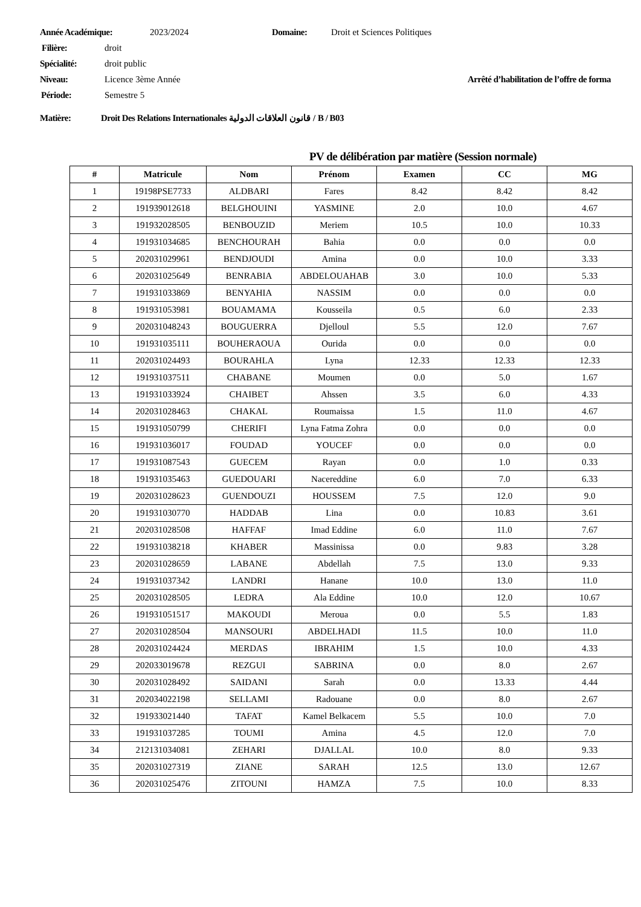Année Académique: 2023/2024 Domaine: Droit et Sciences Politiques
Filière: droit
Spécialité: droit public
Niveau: Licence 3ème Année Arrêté d’habilitation de l’offre de forma
Période: Semestre 5
Matière: Droit Des Relations Internationales قانون العلاقات الدولية / B / B03
PV de délibération par matière (Session normale)
| # | Matricule | Nom | Prénom | Examen | CC | MG |
| --- | --- | --- | --- | --- | --- | --- |
| 1 | 19198PSE7733 | ALDBARI | Fares | 8.42 | 8.42 | 8.42 |
| 2 | 191939012618 | BELGHOUINI | YASMINE | 2.0 | 10.0 | 4.67 |
| 3 | 191932028505 | BENBOUZID | Meriem | 10.5 | 10.0 | 10.33 |
| 4 | 191931034685 | BENCHOURAH | Bahia | 0.0 | 0.0 | 0.0 |
| 5 | 202031029961 | BENDJOUDI | Amina | 0.0 | 10.0 | 3.33 |
| 6 | 202031025649 | BENRABIA | ABDELOUAHAB | 3.0 | 10.0 | 5.33 |
| 7 | 191931033869 | BENYAHIA | NASSIM | 0.0 | 0.0 | 0.0 |
| 8 | 191931053981 | BOUAMAMA | Kousseila | 0.5 | 6.0 | 2.33 |
| 9 | 202031048243 | BOUGUERRA | Djelloul | 5.5 | 12.0 | 7.67 |
| 10 | 191931035111 | BOUHERAOUA | Ourida | 0.0 | 0.0 | 0.0 |
| 11 | 202031024493 | BOURAHLA | Lyna | 12.33 | 12.33 | 12.33 |
| 12 | 191931037511 | CHABANE | Moumen | 0.0 | 5.0 | 1.67 |
| 13 | 191931033924 | CHAIBET | Ahssen | 3.5 | 6.0 | 4.33 |
| 14 | 202031028463 | CHAKAL | Roumaissa | 1.5 | 11.0 | 4.67 |
| 15 | 191931050799 | CHERIFI | Lyna Fatma Zohra | 0.0 | 0.0 | 0.0 |
| 16 | 191931036017 | FOUDAD | YOUCEF | 0.0 | 0.0 | 0.0 |
| 17 | 191931087543 | GUECEM | Rayan | 0.0 | 1.0 | 0.33 |
| 18 | 191931035463 | GUEDOUARI | Nacereddine | 6.0 | 7.0 | 6.33 |
| 19 | 202031028623 | GUENDOUZI | HOUSSEM | 7.5 | 12.0 | 9.0 |
| 20 | 191931030770 | HADDAB | Lina | 0.0 | 10.83 | 3.61 |
| 21 | 202031028508 | HAFFAF | Imad Eddine | 6.0 | 11.0 | 7.67 |
| 22 | 191931038218 | KHABER | Massinissa | 0.0 | 9.83 | 3.28 |
| 23 | 202031028659 | LABANE | Abdellah | 7.5 | 13.0 | 9.33 |
| 24 | 191931037342 | LANDRI | Hanane | 10.0 | 13.0 | 11.0 |
| 25 | 202031028505 | LEDRA | Ala Eddine | 10.0 | 12.0 | 10.67 |
| 26 | 191931051517 | MAKOUDI | Meroua | 0.0 | 5.5 | 1.83 |
| 27 | 202031028504 | MANSOURI | ABDELHADI | 11.5 | 10.0 | 11.0 |
| 28 | 202031024424 | MERDAS | IBRAHIM | 1.5 | 10.0 | 4.33 |
| 29 | 202033019678 | REZGUI | SABRINA | 0.0 | 8.0 | 2.67 |
| 30 | 202031028492 | SAIDANI | Sarah | 0.0 | 13.33 | 4.44 |
| 31 | 202034022198 | SELLAMI | Radouane | 0.0 | 8.0 | 2.67 |
| 32 | 191933021440 | TAFAT | Kamel Belkacem | 5.5 | 10.0 | 7.0 |
| 33 | 191931037285 | TOUMI | Amina | 4.5 | 12.0 | 7.0 |
| 34 | 212131034081 | ZEHARI | DJALLAL | 10.0 | 8.0 | 9.33 |
| 35 | 202031027319 | ZIANE | SARAH | 12.5 | 13.0 | 12.67 |
| 36 | 202031025476 | ZITOUNI | HAMZA | 7.5 | 10.0 | 8.33 |